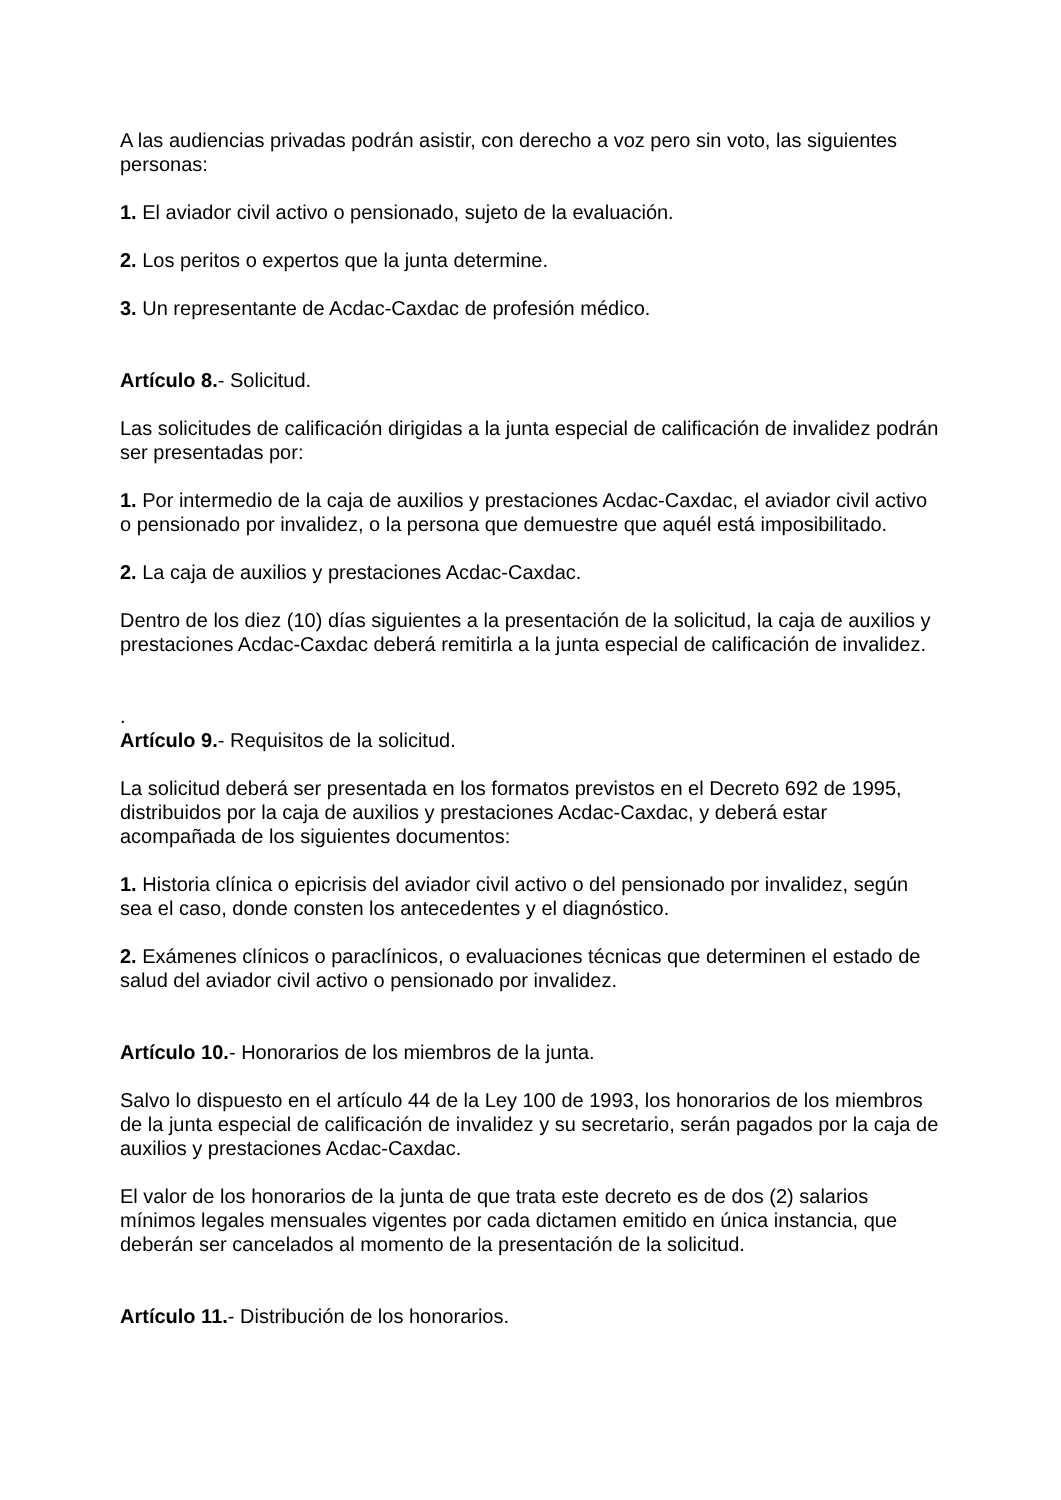A las audiencias privadas podrán asistir, con derecho a voz pero sin voto, las siguientes personas:
1. El aviador civil activo o pensionado, sujeto de la evaluación.
2. Los peritos o expertos que la junta determine.
3. Un representante de Acdac-Caxdac de profesión médico.
Artículo 8.- Solicitud.
Las solicitudes de calificación dirigidas a la junta especial de calificación de invalidez podrán ser presentadas por:
1. Por intermedio de la caja de auxilios y prestaciones Acdac-Caxdac, el aviador civil activo o pensionado por invalidez, o la persona que demuestre que aquél está imposibilitado.
2. La caja de auxilios y prestaciones Acdac-Caxdac.
Dentro de los diez (10) días siguientes a la presentación de la solicitud, la caja de auxilios y prestaciones Acdac-Caxdac deberá remitirla a la junta especial de calificación de invalidez.
.
Artículo 9.- Requisitos de la solicitud.
La solicitud deberá ser presentada en los formatos previstos en el Decreto 692 de 1995, distribuidos por la caja de auxilios y prestaciones Acdac-Caxdac, y deberá estar acompañada de los siguientes documentos:
1. Historia clínica o epicrisis del aviador civil activo o del pensionado por invalidez, según sea el caso, donde consten los antecedentes y el diagnóstico.
2. Exámenes clínicos o paraclínicos, o evaluaciones técnicas que determinen el estado de salud del aviador civil activo o pensionado por invalidez.
Artículo 10.- Honorarios de los miembros de la junta.
Salvo lo dispuesto en el artículo 44 de la Ley 100 de 1993, los honorarios de los miembros de la junta especial de calificación de invalidez y su secretario, serán pagados por la caja de auxilios y prestaciones Acdac-Caxdac.
El valor de los honorarios de la junta de que trata este decreto es de dos (2) salarios mínimos legales mensuales vigentes por cada dictamen emitido en única instancia, que deberán ser cancelados al momento de la presentación de la solicitud.
Artículo 11.- Distribución de los honorarios.